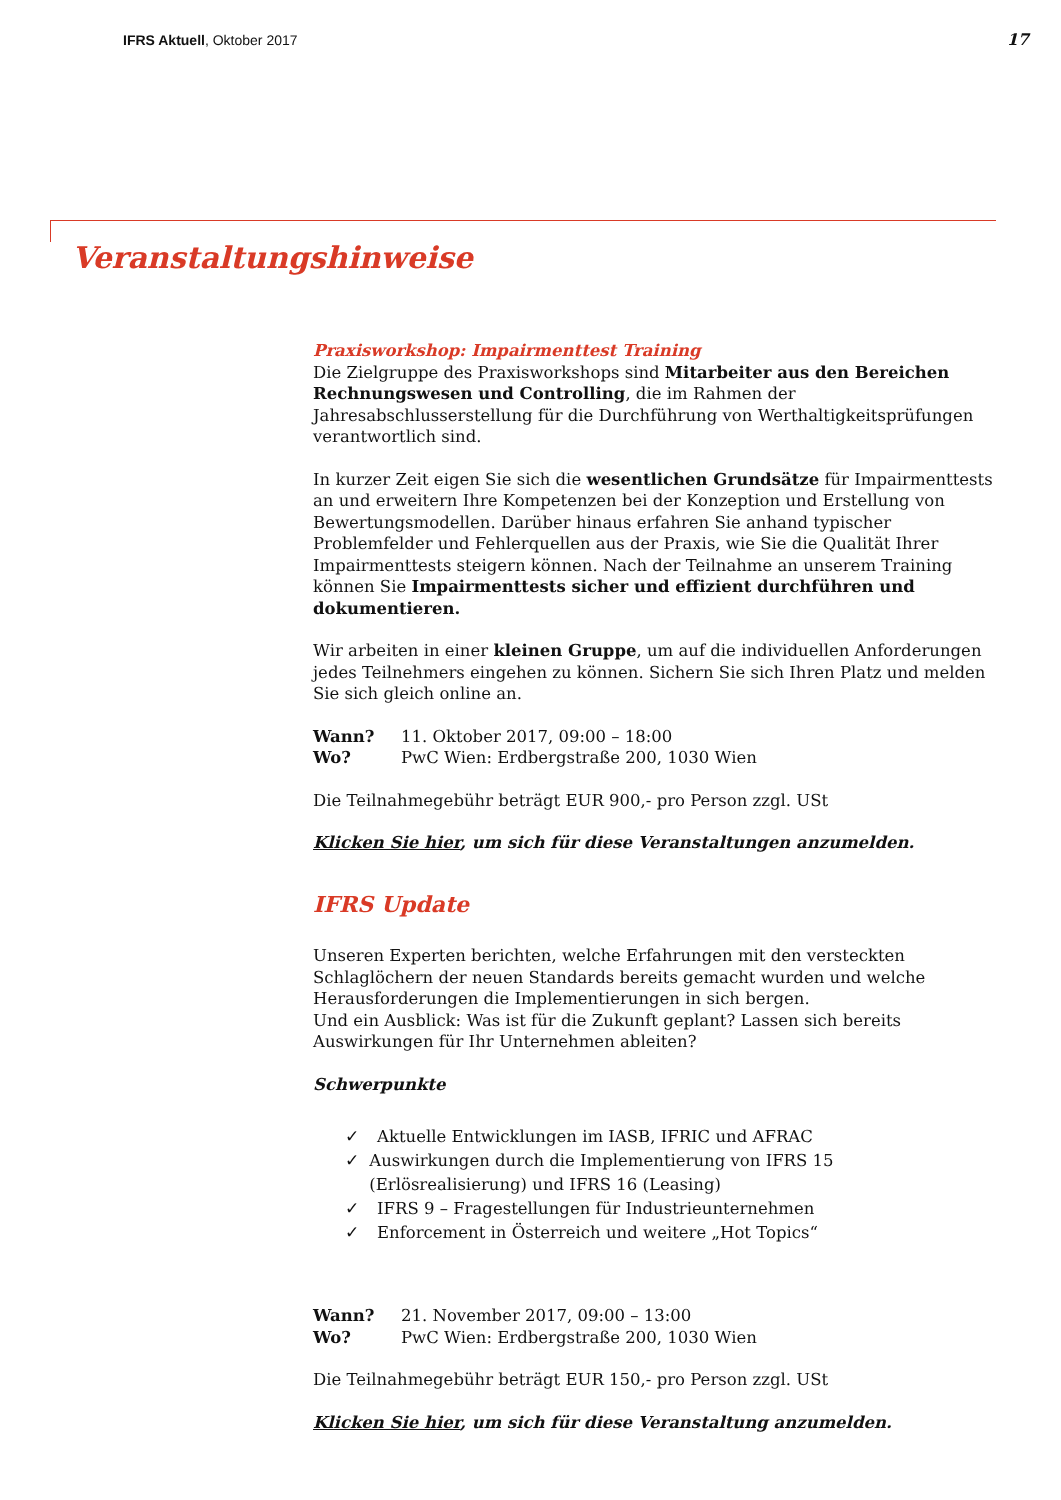IFRS Aktuell, Oktober 2017 17
Veranstaltungshinweise
Praxisworkshop: Impairmenttest Training
Die Zielgruppe des Praxisworkshops sind Mitarbeiter aus den Bereichen Rechnungswesen und Controlling, die im Rahmen der Jahresabschlusserstellung für die Durchführung von Werthaltigkeitsprüfungen verantwortlich sind.
In kurzer Zeit eigen Sie sich die wesentlichen Grundsätze für Impairmenttests an und erweitern Ihre Kompetenzen bei der Konzeption und Erstellung von Bewertungsmodellen. Darüber hinaus erfahren Sie anhand typischer Problemfelder und Fehlerquellen aus der Praxis, wie Sie die Qualität Ihrer Impairmenttests steigern können. Nach der Teilnahme an unserem Training können Sie Impairmenttests sicher und effizient durchführen und dokumentieren.
Wir arbeiten in einer kleinen Gruppe, um auf die individuellen Anforderungen jedes Teilnehmers eingehen zu können. Sichern Sie sich Ihren Platz und melden Sie sich gleich online an.
Wann? 11. Oktober 2017, 09:00 – 18:00
Wo? PwC Wien: Erdbergstraße 200, 1030 Wien
Die Teilnahmegebühr beträgt EUR 900,- pro Person zzgl. USt
Klicken Sie hier, um sich für diese Veranstaltungen anzumelden.
IFRS Update
Unseren Experten berichten, welche Erfahrungen mit den versteckten Schlaglöchern der neuen Standards bereits gemacht wurden und welche Herausforderungen die Implementierungen in sich bergen.
Und ein Ausblick: Was ist für die Zukunft geplant? Lassen sich bereits Auswirkungen für Ihr Unternehmen ableiten?
Schwerpunkte
✓ Aktuelle Entwicklungen im IASB, IFRIC und AFRAC
✓ Auswirkungen durch die Implementierung von IFRS 15 (Erlösrealisierung) und IFRS 16 (Leasing)
✓ IFRS 9 – Fragestellungen für Industrieunternehmen
✓ Enforcement in Österreich und weitere „Hot Topics“
Wann? 21. November 2017, 09:00 – 13:00
Wo? PwC Wien: Erdbergstraße 200, 1030 Wien
Die Teilnahmegebühr beträgt EUR 150,- pro Person zzgl. USt
Klicken Sie hier, um sich für diese Veranstaltung anzumelden.